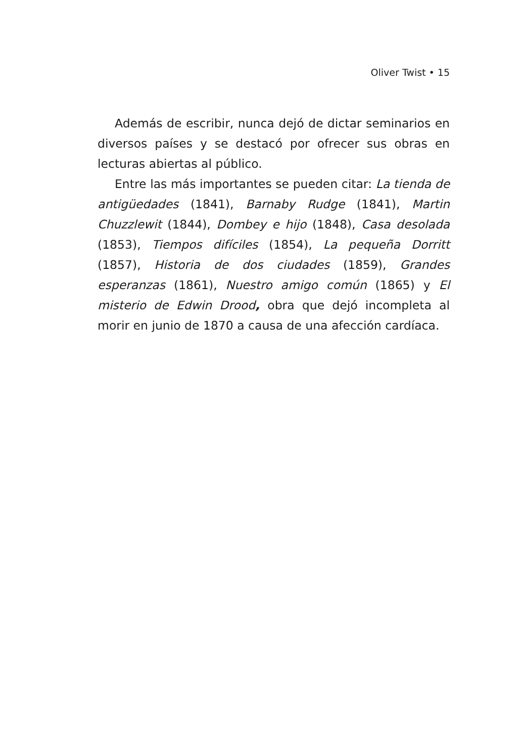Oliver Twist • 15
Además de escribir, nunca dejó de dictar seminarios en diversos países y se destacó por ofrecer sus obras en lecturas abiertas al público.
Entre las más importantes se pueden citar: La tienda de antigüedades (1841), Barnaby Rudge (1841), Martin Chuzzlewit (1844), Dombey e hijo (1848), Casa desolada (1853), Tiempos difíciles (1854), La pequeña Dorritt (1857), Historia de dos ciudades (1859), Grandes esperanzas (1861), Nuestro amigo común (1865) y El misterio de Edwin Drood, obra que dejó incompleta al morir en junio de 1870 a causa de una afección cardíaca.